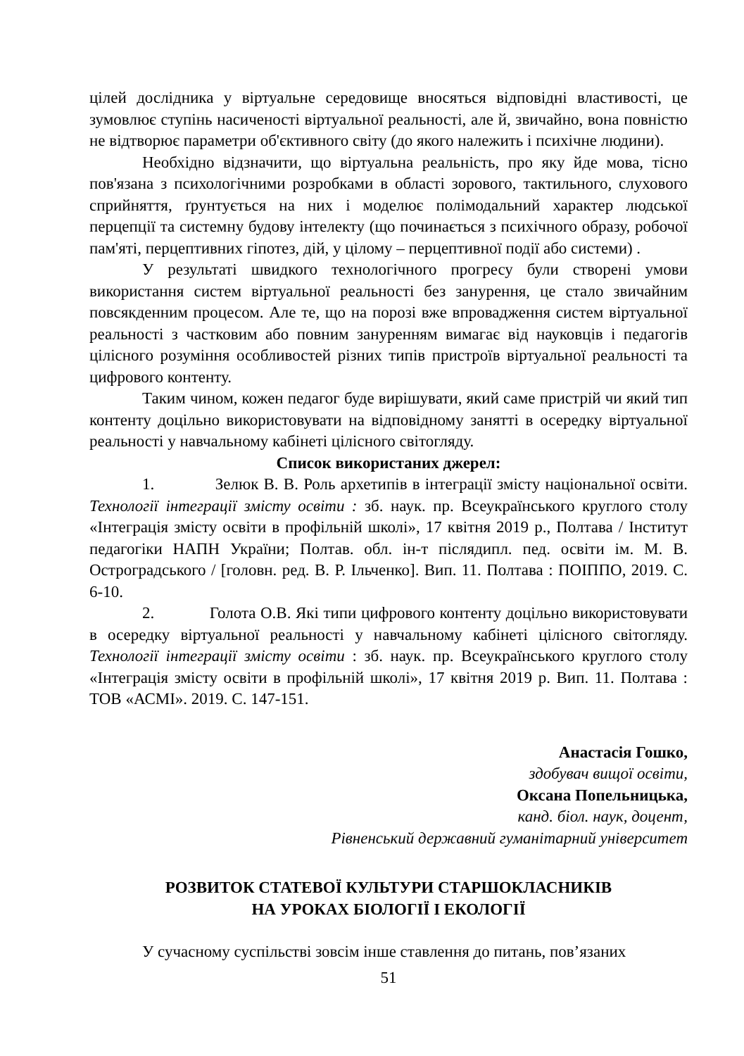цілей дослідника у віртуальне середовище вносяться відповідні властивості, це зумовлює ступінь насиченості віртуальної реальності, але й, звичайно, вона повністю не відтворює параметри об'єктивного світу (до якого належить і психічне людини).
Необхідно відзначити, що віртуальна реальність, про яку йде мова, тісно пов'язана з психологічними розробками в області зорового, тактильного, слухового сприйняття, ґрунтується на них і моделює полімодальний характер людської перцепції та системну будову інтелекту (що починається з психічного образу, робочої пам'яті, перцептивних гіпотез, дій, у цілому – перцептивної події або системи) .
У результаті швидкого технологічного прогресу були створені умови використання систем віртуальної реальності без занурення, це стало звичайним повсякденним процесом. Але те, що на порозі вже впровадження систем віртуальної реальності з частковим або повним зануренням вимагає від науковців і педагогів цілісного розуміння особливостей різних типів пристроїв віртуальної реальності та цифрового контенту.
Таким чином, кожен педагог буде вирішувати, який саме пристрій чи який тип контенту доцільно використовувати на відповідному занятті в осередку віртуальної реальності у навчальному кабінеті цілісного світогляду.
Список використаних джерел:
1. Зелюк В. В. Роль архетипів в інтеграції змісту національної освіти. Технології інтеграції змісту освіти : зб. наук. пр. Всеукраїнського круглого столу «Інтеграція змісту освіти в профільній школі», 17 квітня 2019 р., Полтава / Інститут педагогіки НАПН України; Полтав. обл. ін-т післядипл. пед. освіти ім. М. В. Остроградського / [головн. ред. В. Р. Ільченко]. Вип. 11. Полтава : ПОІППО, 2019. С. 6-10.
2. Голота О.В. Які типи цифрового контенту доцільно використовувати в осередку віртуальної реальності у навчальному кабінеті цілісного світогляду. Технології інтеграції змісту освіти : зб. наук. пр. Всеукраїнського круглого столу «Інтеграція змісту освіти в профільній школі», 17 квітня 2019 р. Вип. 11. Полтава : ТОВ «АСМІ». 2019. С. 147-151.
Анастасія Гошко,
здобувач вищої освіти,
Оксана Попельницька,
канд. біол. наук, доцент,
Рівненський державний гуманітарний університет
РОЗВИТОК СТАТЕВОЇ КУЛЬТУРИ СТАРШОКЛАСНИКІВ
НА УРОКАХ БІОЛОГІЇ І ЕКОЛОГІЇ
У сучасному суспільстві зовсім інше ставлення до питань, пов’язаних
51